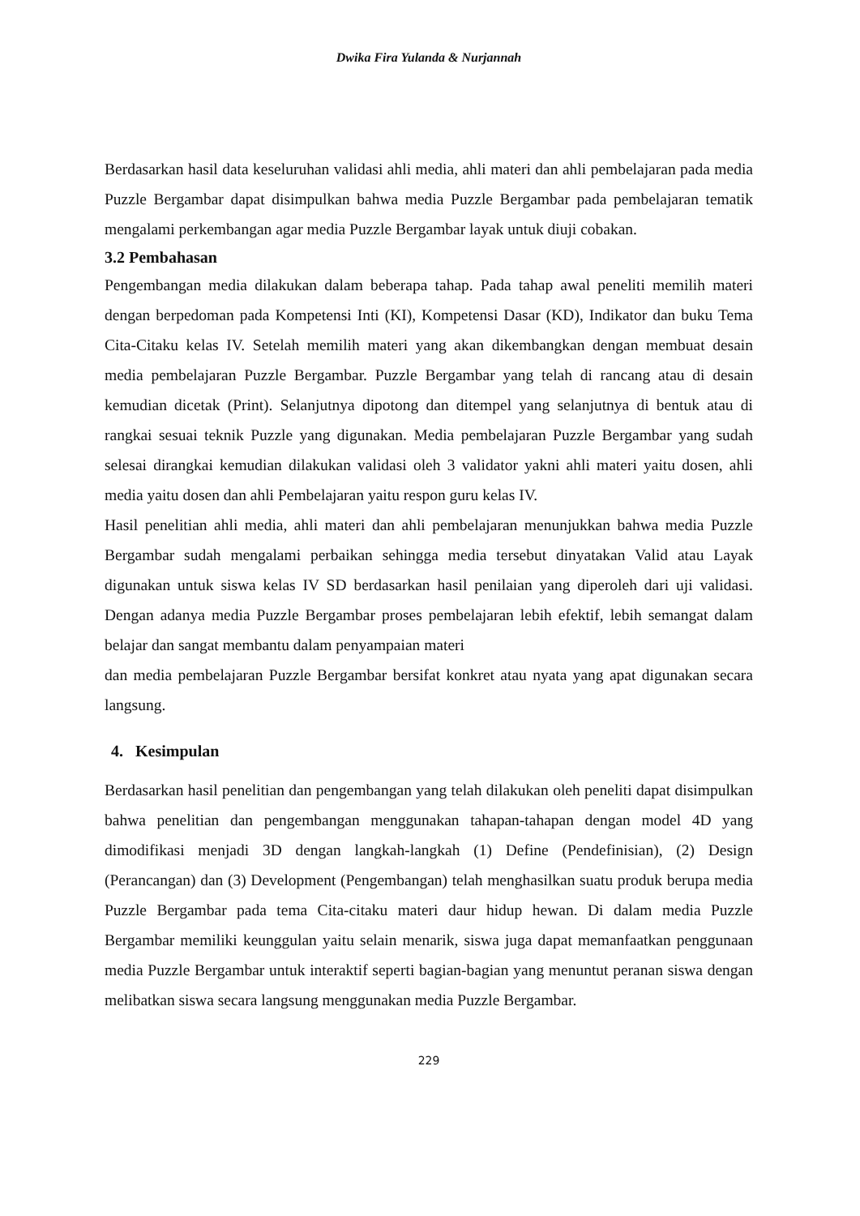Dwika Fira Yulanda & Nurjannah
Berdasarkan hasil data keseluruhan validasi ahli media, ahli materi dan ahli pembelajaran pada media Puzzle Bergambar dapat disimpulkan bahwa media Puzzle Bergambar pada pembelajaran tematik mengalami perkembangan agar media Puzzle Bergambar layak untuk diuji cobakan.
3.2 Pembahasan
Pengembangan media dilakukan dalam beberapa tahap. Pada tahap awal peneliti memilih materi dengan berpedoman pada Kompetensi Inti (KI), Kompetensi Dasar (KD), Indikator dan buku Tema Cita-Citaku kelas IV. Setelah memilih materi yang akan dikembangkan dengan membuat desain media pembelajaran Puzzle Bergambar. Puzzle Bergambar yang telah di rancang atau di desain kemudian dicetak (Print). Selanjutnya dipotong dan ditempel yang selanjutnya di bentuk atau di rangkai sesuai teknik Puzzle yang digunakan. Media pembelajaran Puzzle Bergambar yang sudah selesai dirangkai kemudian dilakukan validasi oleh 3 validator yakni ahli materi yaitu dosen, ahli media yaitu dosen dan ahli Pembelajaran yaitu respon guru kelas IV.
Hasil penelitian ahli media, ahli materi dan ahli pembelajaran menunjukkan bahwa media Puzzle Bergambar sudah mengalami perbaikan sehingga media tersebut dinyatakan Valid atau Layak digunakan untuk siswa kelas IV SD berdasarkan hasil penilaian yang diperoleh dari uji validasi. Dengan adanya media Puzzle Bergambar proses pembelajaran lebih efektif, lebih semangat dalam belajar dan sangat membantu dalam penyampaian materi
dan media pembelajaran Puzzle Bergambar bersifat konkret atau nyata yang apat digunakan secara langsung.
4. Kesimpulan
Berdasarkan hasil penelitian dan pengembangan yang telah dilakukan oleh peneliti dapat disimpulkan bahwa penelitian dan pengembangan menggunakan tahapan-tahapan dengan model 4D yang dimodifikasi menjadi 3D dengan langkah-langkah (1) Define (Pendefinisian), (2) Design (Perancangan) dan (3) Development (Pengembangan) telah menghasilkan suatu produk berupa media Puzzle Bergambar pada tema Cita-citaku materi daur hidup hewan. Di dalam media Puzzle Bergambar memiliki keunggulan yaitu selain menarik, siswa juga dapat memanfaatkan penggunaan media Puzzle Bergambar untuk interaktif seperti bagian-bagian yang menuntut peranan siswa dengan melibatkan siswa secara langsung menggunakan media Puzzle Bergambar.
229